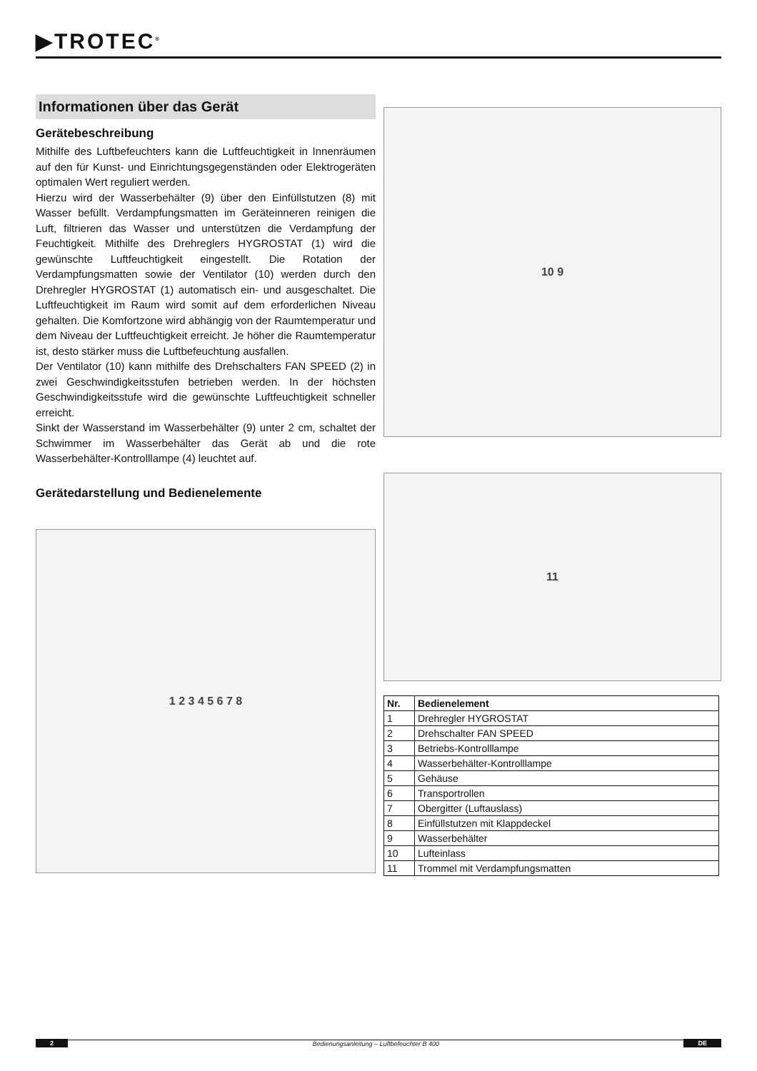▶TROTEC<sup>®</sup>
Informationen über das Gerät
Gerätebeschreibung
Mithilfe des Luftbefeuchters kann die Luftfeuchtigkeit in Innenräumen auf den für Kunst- und Einrichtungsgegenständen oder Elektrogeräten optimalen Wert reguliert werden.
Hierzu wird der Wasserbehälter (9) über den Einfüllstutzen (8) mit Wasser befüllt. Verdampfungsmatten im Geräteinneren reinigen die Luft, filtrieren das Wasser und unterstützen die Verdampfung der Feuchtigkeit. Mithilfe des Drehreglers HYGROSTAT (1) wird die gewünschte Luftfeuchtigkeit eingestellt. Die Rotation der Verdampfungsmatten sowie der Ventilator (10) werden durch den Drehregler HYGROSTAT (1) automatisch ein- und ausgeschaltet. Die Luftfeuchtigkeit im Raum wird somit auf dem erforderlichen Niveau gehalten. Die Komfortzone wird abhängig von der Raumtemperatur und dem Niveau der Luftfeuchtigkeit erreicht. Je höher die Raumtemperatur ist, desto stärker muss die Luftbefeuchtung ausfallen.
Der Ventilator (10) kann mithilfe des Drehschalters FAN SPEED (2) in zwei Geschwindigkeitsstufen betrieben werden. In der höchsten Geschwindigkeitsstufe wird die gewünschte Luftfeuchtigkeit schneller erreicht.
Sinkt der Wasserstand im Wasserbehälter (9) unter 2 cm, schaltet der Schwimmer im Wasserbehälter das Gerät ab und die rote Wasserbehälter-Kontrolllampe (4) leuchtet auf.
Gerätedarstellung und Bedienelemente
1 2 3 4 5 6 7 8
10 9
11
| Nr. | Bedienelement |
| --- | --- |
| 1 | Drehregler HYGROSTAT |
| 2 | Drehschalter FAN SPEED |
| 3 | Betriebs-Kontrolllampe |
| 4 | Wasserbehälter-Kontrolllampe |
| 5 | Gehäuse |
| 6 | Transportrollen |
| 7 | Obergitter (Luftauslass) |
| 8 | Einfüllstutzen mit Klappdeckel |
| 9 | Wasserbehälter |
| 10 | Lufteinlass |
| 11 | Trommel mit Verdampfungsmatten |
2 Bedienungsanleitung – Luftbefeuchter B 400 DE